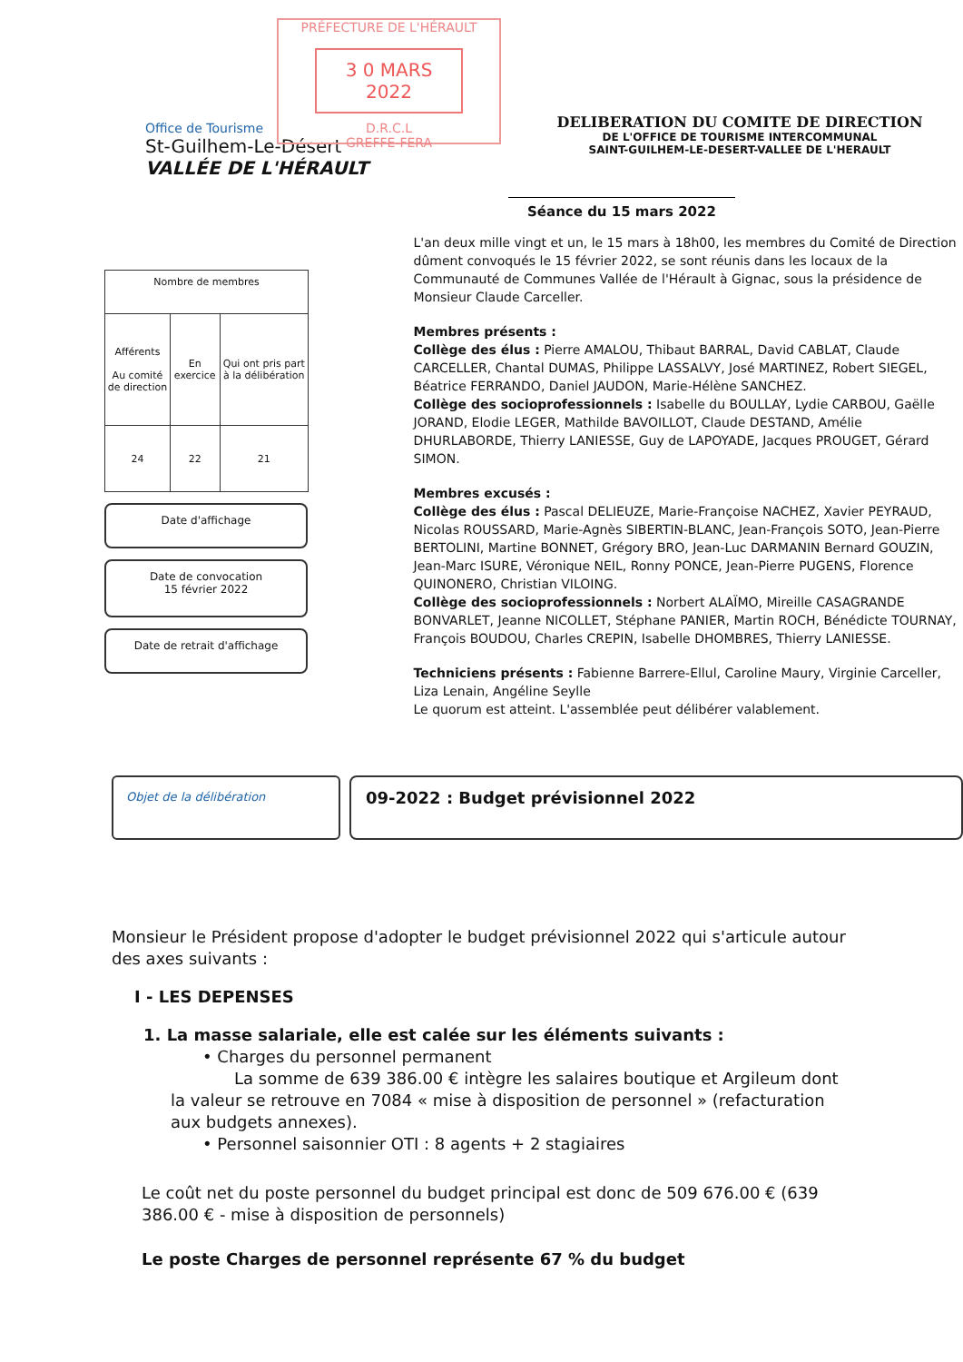PRÉFECTURE DE L'HÉRAULT
3 0 MARS 2022
D.R.C.L
GREFFE-FERA
Office de Tourisme
St-Guilhem-Le-Désert
VALLÉE DE L'HÉRAULT
DELIBERATION DU COMITE DE DIRECTION
DE L'OFFICE DE TOURISME INTERCOMMUNAL
SAINT-GUILHEM-LE-DESERT-VALLEE DE L'HERAULT
Séance du 15 mars 2022
| Nombre de membres | | |
| --- | --- | --- |
| Afférents Au comité de direction | En exercice | Qui ont pris part à la délibération |
| 24 | 22 | 21 |
Date d'affichage
Date de convocation
15 février 2022
Date de retrait d'affichage
L'an deux mille vingt et un, le 15 mars à 18h00, les membres du Comité de Direction dûment convoqués le 15 février 2022, se sont réunis dans les locaux de la Communauté de Communes Vallée de l'Hérault à Gignac, sous la présidence de Monsieur Claude Carceller.
Membres présents :
Collège des élus : Pierre AMALOU, Thibaut BARRAL, David CABLAT, Claude CARCELLER, Chantal DUMAS, Philippe LASSALVY, José MARTINEZ, Robert SIEGEL, Béatrice FERRANDO, Daniel JAUDON, Marie-Hélène SANCHEZ.
Collège des socioprofessionnels : Isabelle du BOULLAY, Lydie CARBOU, Gaëlle JORAND, Elodie LEGER, Mathilde BAVOILLOT, Claude DESTAND, Amélie DHURLABORDE, Thierry LANIESSE, Guy de LAPOYADE, Jacques PROUGET, Gérard SIMON.
Membres excusés :
Collège des élus : Pascal DELIEUZE, Marie-Françoise NACHEZ, Xavier PEYRAUD, Nicolas ROUSSARD, Marie-Agnès SIBERTIN-BLANC, Jean-François SOTO, Jean-Pierre BERTOLINI, Martine BONNET, Grégory BRO, Jean-Luc DARMANIN Bernard GOUZIN, Jean-Marc ISURE, Véronique NEIL, Ronny PONCE, Jean-Pierre PUGENS, Florence QUINONERO, Christian VILOING.
Collège des socioprofessionnels : Norbert ALAÏMO, Mireille CASAGRANDE BONVARLET, Jeanne NICOLLET, Stéphane PANIER, Martin ROCH, Bénédicte TOURNAY, François BOUDOU, Charles CREPIN, Isabelle DHOMBRES, Thierry LANIESSE.
Techniciens présents : Fabienne Barrere-Ellul, Caroline Maury, Virginie Carceller, Liza Lenain, Angéline Seylle
Le quorum est atteint. L'assemblée peut délibérer valablement.
Objet de la délibération
09-2022 : Budget prévisionnel 2022
Monsieur le Président propose d'adopter le budget prévisionnel 2022 qui s'articule autour des axes suivants :
I - LES DEPENSES
1. La masse salariale, elle est calée sur les éléments suivants :
• Charges du personnel permanent
La somme de 639 386.00 € intègre les salaires boutique et Argileum dont la valeur se retrouve en 7084 « mise à disposition de personnel » (refacturation aux budgets annexes).
• Personnel saisonnier OTI : 8 agents + 2 stagiaires
Le coût net du poste personnel du budget principal est donc de 509 676.00 € (639 386.00 € - mise à disposition de personnels)
Le poste Charges de personnel représente 67 % du budget